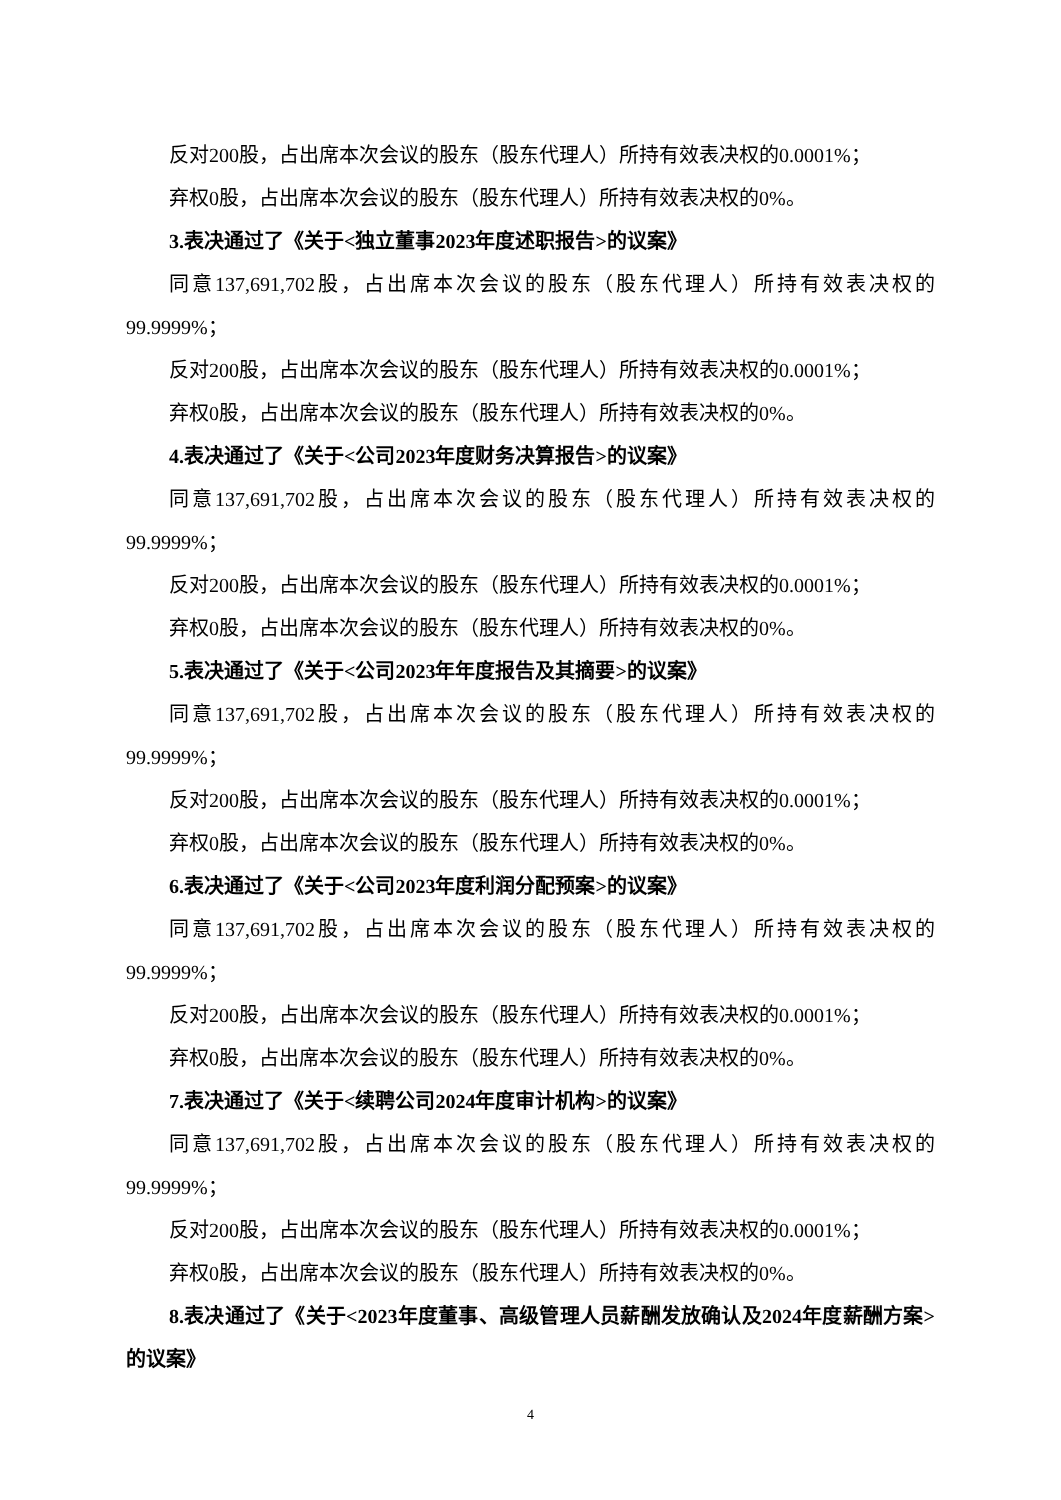反对200股，占出席本次会议的股东（股东代理人）所持有效表决权的0.0001%；
弃权0股，占出席本次会议的股东（股东代理人）所持有效表决权的0%。
3.表决通过了《关于<独立董事2023年度述职报告>的议案》
同意137,691,702股，占出席本次会议的股东（股东代理人）所持有效表决权的99.9999%；
反对200股，占出席本次会议的股东（股东代理人）所持有效表决权的0.0001%；
弃权0股，占出席本次会议的股东（股东代理人）所持有效表决权的0%。
4.表决通过了《关于<公司2023年度财务决算报告>的议案》
同意137,691,702股，占出席本次会议的股东（股东代理人）所持有效表决权的99.9999%；
反对200股，占出席本次会议的股东（股东代理人）所持有效表决权的0.0001%；
弃权0股，占出席本次会议的股东（股东代理人）所持有效表决权的0%。
5.表决通过了《关于<公司2023年年度报告及其摘要>的议案》
同意137,691,702股，占出席本次会议的股东（股东代理人）所持有效表决权的99.9999%；
反对200股，占出席本次会议的股东（股东代理人）所持有效表决权的0.0001%；
弃权0股，占出席本次会议的股东（股东代理人）所持有效表决权的0%。
6.表决通过了《关于<公司2023年度利润分配预案>的议案》
同意137,691,702股，占出席本次会议的股东（股东代理人）所持有效表决权的99.9999%；
反对200股，占出席本次会议的股东（股东代理人）所持有效表决权的0.0001%；
弃权0股，占出席本次会议的股东（股东代理人）所持有效表决权的0%。
7.表决通过了《关于<续聘公司2024年度审计机构>的议案》
同意137,691,702股，占出席本次会议的股东（股东代理人）所持有效表决权的99.9999%；
反对200股，占出席本次会议的股东（股东代理人）所持有效表决权的0.0001%；
弃权0股，占出席本次会议的股东（股东代理人）所持有效表决权的0%。
8.表决通过了《关于<2023年度董事、高级管理人员薪酬发放确认及2024年度薪酬方案>的议案》
4